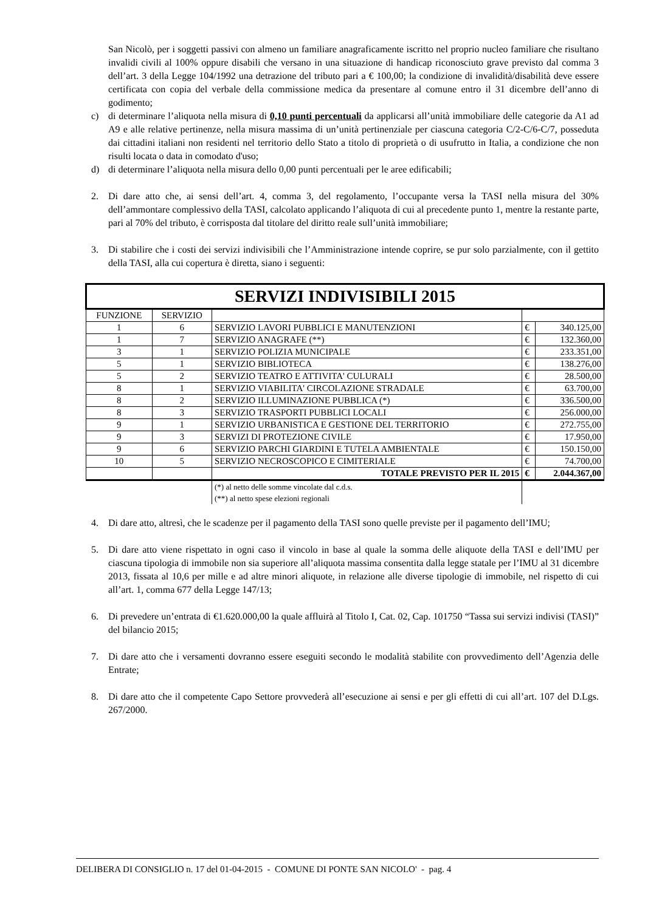San Nicolò, per i soggetti passivi con almeno un familiare anagraficamente iscritto nel proprio nucleo familiare che risultano invalidi civili al 100% oppure disabili che versano in una situazione di handicap riconosciuto grave previsto dal comma 3 dell’art. 3 della Legge 104/1992 una detrazione del tributo pari a € 100,00; la condizione di invalidità/disabilità deve essere certificata con copia del verbale della commissione medica da presentare al comune entro il 31 dicembre dell’anno di godimento;
c) di determinare l’aliquota nella misura di 0,10 punti percentuali da applicarsi all’unità immobiliare delle categorie da A1 ad A9 e alle relative pertinenze, nella misura massima di un’unità pertinenziale per ciascuna categoria C/2-C/6-C/7, posseduta dai cittadini italiani non residenti nel territorio dello Stato a titolo di proprietà o di usufrutto in Italia, a condizione che non risulti locata o data in comodato d'uso;
d) di determinare l’aliquota nella misura dello 0,00 punti percentuali per le aree edificabili;
2. Di dare atto che, ai sensi dell’art. 4, comma 3, del regolamento, l’occupante versa la TASI nella misura del 30% dell’ammontare complessivo della TASI, calcolato applicando l’aliquota di cui al precedente punto 1, mentre la restante parte, pari al 70% del tributo, è corrisposta dal titolare del diritto reale sull’unità immobiliare;
3. Di stabilire che i costi dei servizi indivisibili che l’Amministrazione intende coprire, se pur solo parzialmente, con il gettito della TASI, alla cui copertura è diretta, siano i seguenti:
| SERVIZI INDIVISIBILI 2015 | | | | |
| FUNZIONE | SERVIZIO | | | |
| 1 | 6 | SERVIZIO LAVORI PUBBLICI E MANUTENZIONI | € | 340.125,00 |
| 1 | 7 | SERVIZIO ANAGRAFE (**) | € | 132.360,00 |
| 3 | 1 | SERVIZIO POLIZIA MUNICIPALE | € | 233.351,00 |
| 5 | 1 | SERVIZIO BIBLIOTECA | € | 138.276,00 |
| 5 | 2 | SERVIZIO TEATRO E ATTIVITA' CULURALI | € | 28.500,00 |
| 8 | 1 | SERVIZIO VIABILITA' CIRCOLAZIONE STRADALE | € | 63.700,00 |
| 8 | 2 | SERVIZIO ILLUMINAZIONE PUBBLICA (*) | € | 336.500,00 |
| 8 | 3 | SERVIZIO TRASPORTI PUBBLICI LOCALI | € | 256.000,00 |
| 9 | 1 | SERVIZIO URBANISTICA E GESTIONE DEL TERRITORIO | € | 272.755,00 |
| 9 | 3 | SERVIZI DI PROTEZIONE CIVILE | € | 17.950,00 |
| 9 | 6 | SERVIZIO PARCHI GIARDINI E TUTELA AMBIENTALE | € | 150.150,00 |
| 10 | 5 | SERVIZIO NECROSCOPICO E CIMITERIALE | € | 74.700,00 |
| | | TOTALE PREVISTO PER IL 2015 | € | 2.044.367,00 |
| | | (*) al netto delle somme vincolate dal c.d.s. (**) al netto spese elezioni regionali | | |
4. Di dare atto, altresì, che le scadenze per il pagamento della TASI sono quelle previste per il pagamento dell’IMU;
5. Di dare atto viene rispettato in ogni caso il vincolo in base al quale la somma delle aliquote della TASI e dell’IMU per ciascuna tipologia di immobile non sia superiore all’aliquota massima consentita dalla legge statale per l’IMU al 31 dicembre 2013, fissata al 10,6 per mille e ad altre minori aliquote, in relazione alle diverse tipologie di immobile, nel rispetto di cui all’art. 1, comma 677 della Legge 147/13;
6. Di prevedere un’entrata di €1.620.000,00 la quale affluirà al Titolo I, Cat. 02, Cap. 101750 “Tassa sui servizi indivisi (TASI)” del bilancio 2015;
7. Di dare atto che i versamenti dovranno essere eseguiti secondo le modalità stabilite con provvedimento dell’Agenzia delle Entrate;
8. Di dare atto che il competente Capo Settore provvederà all’esecuzione ai sensi e per gli effetti di cui all’art. 107 del D.Lgs. 267/2000.
DELIBERA DI CONSIGLIO n. 17 del 01-04-2015 - COMUNE DI PONTE SAN NICOLO' - pag. 4